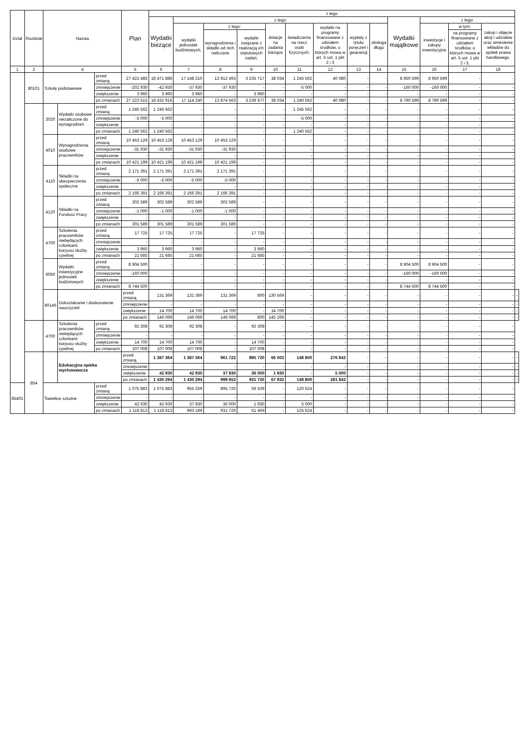| Dział | Rozdział | Nazwa | | | Plan | z tego | | | | | | | | | | | | | |
| --- | --- | --- | --- | --- | --- | --- | --- | --- | --- | --- | --- | --- | --- | --- | --- | --- | --- | --- | --- |
| | | | | | | Wydatki bieżące | z tego: | | | | | | | | Wydatki majątkowe | z tego: | | | |
| | | | | | | | wydatki jednostek budżetowych, | z tego: | | dotacje na zadania bieżące | świadczenia na rzecz osób fizycznych; | wydatki na programy finansowane z udziałem środków, o których mowa w art. 5 ust. 1 pkt 2 i 3 | wypłaty z tytułu poręczeń i gwarancji | obsługa długu | | inwestycje i zakupy inwestycyjne | w tym: | zakup i objęcie akcji i udziałów oraz wniesienie wkładów do spółek prawa handlowego. | |
| | | | | | | | | wynagrodzenia i składki od nich naliczane | wydatki związane z realizacją ich statutowych zadań; | | | | | | | | na programy finansowane z udziałem środków, o których mowa w art. 5 ust. 1 pkt 2 i 3, | | |
| 1 | 2 | 4 | | | 5 | 6 | 7 | 8 | 9 | 10 | 11 | 12 | 13 | 14 | 15 | 16 | 17 | 18 | |
| | 80101 | Szkoły podstawowe | | przed zmianą | 27 422 485 | 18 471 886 | 17 148 210 | 13 912 493 | 3 235 717 | 38 034 | 1 245 562 | 40 080 | - | - | 8 950 599 | 8 950 599 | - | - | |
| | | | | zmniejszenie | -202 930 | -42 930 | -37 930 | -37 930 | - | - | -5 000 | - | - | - | -160 000 | -160 000 | - | - | |
| | | | | zwiększenie | 3 960 | 3 960 | 3 960 | - | 3 960 | - | - | - | - | - | - | - | - | - | |
| | | | | po zmianach | 27 223 515 | 18 432 916 | 17 114 240 | 13 874 563 | 3 239 677 | 38 034 | 1 240 562 | 40 080 | - | - | 8 790 599 | 8 790 599 | - | - | |
| | | 3020 | Wydatki osobowe niezaliczone do wynagrodzeń | przed zmianą | 1 245 562 | 1 245 562 | - | - | - | - | 1 245 562 | - | - | - | - | - | - | - | |
| | | | | zmniejszenie | -5 000 | -5 000 | - | - | - | - | -5 000 | - | - | - | - | - | - | - | |
| | | | | zwiększenie | - | - | - | - | - | - | - | - | - | - | - | - | - | - | |
| | | | | po zmianach | 1 240 562 | 1 240 562 | - | - | - | - | 1 240 562 | - | - | - | - | - | - | - | |
| | | 4010 | Wynagrodzenia osobowe pracowników | przed zmianą | 10 453 129 | 10 453 129 | 10 453 129 | 10 453 129 | - | - | - | - | - | - | - | - | - | - | |
| | | | | zmniejszenie | -31 930 | -31 930 | -31 930 | -31 930 | - | - | - | - | - | - | - | - | - | - | |
| | | | | zwiększenie | - | - | - | - | - | - | - | - | - | - | - | - | - | - | |
| | | | | po zmianach | 10 421 199 | 10 421 199 | 10 421 199 | 10 421 199 | - | - | - | - | - | - | - | - | - | - | |
| | | 4110 | Składki na ubezpieczenia społeczne | przed zmianą | 2 171 391 | 2 171 391 | 2 171 391 | 2 171 391 | - | - | - | - | - | - | - | - | - | - | |
| | | | | zmniejszenie | -5 000 | -5 000 | -5 000 | -5 000 | - | - | - | - | - | - | - | - | - | - | |
| | | | | zwiększenie | - | - | - | - | - | - | - | - | - | - | - | - | - | - | |
| | | | | po zmianach | 2 166 391 | 2 166 391 | 2 166 391 | 2 166 391 | - | - | - | - | - | - | - | - | - | - | |
| | | 4120 | Składki na Fundusz Pracy | przed zmianą | 302 589 | 302 589 | 302 589 | 302 589 | - | - | - | - | - | - | - | - | - | - | |
| | | | | zmniejszenie | -1 000 | -1 000 | -1 000 | -1 000 | - | - | - | - | - | - | - | - | - | - | |
| | | | | zwiększenie | - | - | - | - | - | - | - | - | - | - | - | - | - | - | |
| | | | | po zmianach | 301 589 | 301 589 | 301 589 | 301 589 | - | - | - | - | - | - | - | - | - | - | |
| | | 4700 | Szkolenia pracowników niebędących członkami korpusu służby cywilnej | przed zmianą | 17 725 | 17 725 | 17 725 | - | 17 725 | - | - | - | - | - | - | - | - | - | |
| | | | | zmniejszenie | - | - | - | - | - | - | - | - | - | - | - | - | - | - | |
| | | | | zwiększenie | 3 960 | 3 960 | 3 960 | - | 3 960 | - | - | - | - | - | - | - | - | - | |
| | | | | po zmianach | 21 685 | 21 685 | 21 685 | - | 21 685 | - | - | - | - | - | - | - | - | - | |
| | | 6050 | Wydatki inwestycyjne jednostek budżetowych | przed zmianą | 8 904 500 | - | - | - | - | - | - | - | - | - | 8 904 500 | 8 904 500 | - | - | |
| | | | | zmniejszenie | -160 000 | - | - | - | - | - | - | - | - | - | -160 000 | -160 000 | - | - | |
| | | | | zwiększenie | - | - | - | - | - | - | - | - | - | - | - | - | - | - | |
| | | | | po zmianach | 8 744 500 | - | - | - | - | - | - | - | - | - | 8 744 500 | 8 744 500 | - | - | |
| | | 80146 | Dokształcanie i doskonalenie nauczycieli | | przed zmianą | 131 369 | 131 369 | 131 369 | 800 | 130 569 | - | - | - | - | - | - | - | - | - |
| | | | | | zmniejszenie | - | - | - | - | - | - | - | - | - | - | - | - | - | - |
| | | | | | zwiększenie | 14 700 | 14 700 | 14 700 | - | 14 700 | - | - | - | - | - | - | - | - | - |
| | | | | | po zmianach | 146 069 | 146 069 | 146 069 | 800 | 145 269 | - | - | - | - | - | - | - | - | - |
| | | 4700 | Szkolenia pracowników niebędących członkami korpusu służby cywilnej | przed zmianą | 92 308 | 92 308 | 92 308 | - | 92 308 | - | - | - | - | - | - | - | - | - | |
| | | | | zmniejszenie | - | - | - | - | - | - | - | - | - | - | - | - | - | - | |
| | | | | zwiększenie | 14 700 | 14 700 | 14 700 | - | 14 700 | - | - | - | - | - | - | - | - | - | |
| | | | | po zmianach | 107 008 | 107 008 | 107 008 | - | 107 008 | - | - | - | - | - | - | - | - | - | |
| | 854 | | Edukacyjna opieka wychowawcza | | przed zmianą | 1 387 364 | 1 387 364 | 961 722 | 895 720 | 66 002 | 148 800 | 276 842 | - | - | - | - | - | - | - |
| | | | | | zmniejszenie | - | - | - | - | - | - | - | - | - | - | - | - | - | - |
| | | | | | zwiększenie | 42 930 | 42 930 | 37 930 | 36 000 | 1 930 | - | 5 000 | - | - | - | - | - | - | - |
| | | | | | po zmianach | 1 430 294 | 1 430 294 | 999 652 | 931 720 | 67 932 | 148 800 | 281 842 | - | - | - | - | - | - | - |
| 85401 | | Świetlice szkolne | | przed zmianą | 1 075 883 | 1 075 883 | 955 259 | 895 720 | 59 539 | - | 120 624 | - | - | - | - | - | - | - | |
| | | | | zmniejszenie | - | - | - | - | - | - | - | - | - | - | - | - | - | - | |
| | | | | zwiększenie | 42 930 | 42 930 | 37 930 | 36 000 | 1 930 | - | 5 000 | - | - | - | - | - | - | - | |
| | | | | po zmianach | 1 118 813 | 1 118 813 | 993 189 | 931 720 | 61 469 | - | 125 624 | - | - | - | - | - | - | - | |